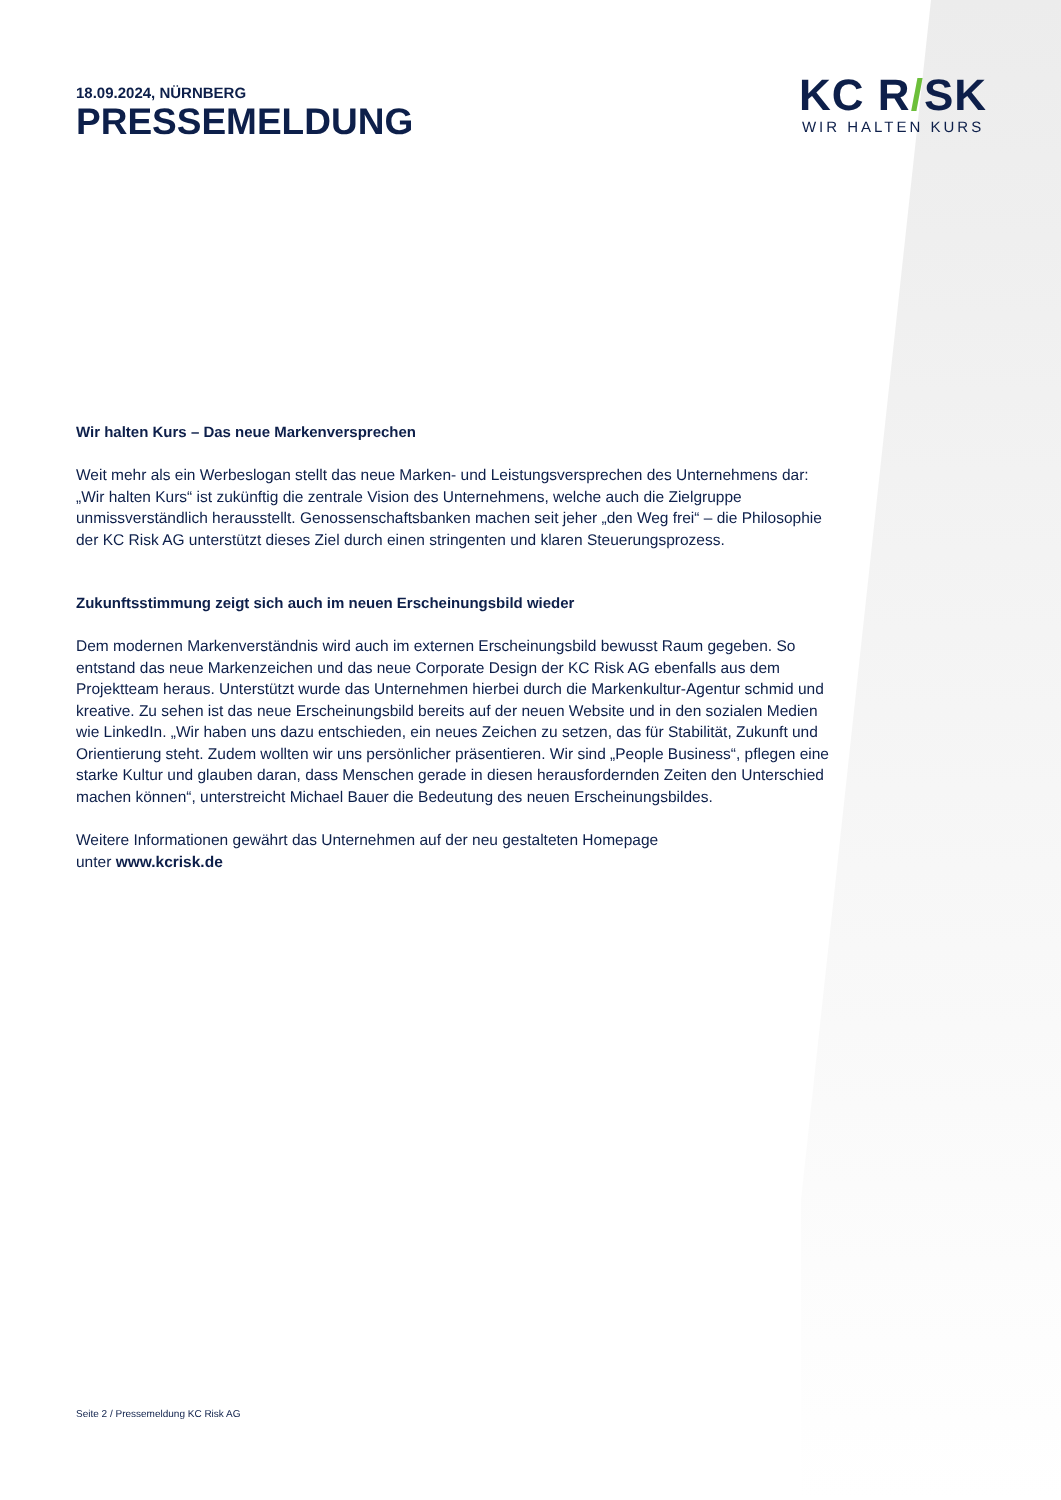KC R/SK
WIR HALTEN KURS
18.09.2024, NÜRNBERG
PRESSEMELDUNG
Wir halten Kurs – Das neue Markenversprechen
Weit mehr als ein Werbeslogan stellt das neue Marken- und Leistungsversprechen des Unternehmens dar: „Wir halten Kurs“ ist zukünftig die zentrale Vision des Unternehmens, welche auch die Zielgruppe unmissverständlich herausstellt. Genossenschaftsbanken machen seit jeher „den Weg frei“ – die Philosophie der KC Risk AG unterstützt dieses Ziel durch einen stringenten und klaren Steuerungsprozess.
Zukunftsstimmung zeigt sich auch im neuen Erscheinungsbild wieder
Dem modernen Markenverständnis wird auch im externen Erscheinungsbild bewusst Raum gegeben. So entstand das neue Markenzeichen und das neue Corporate Design der KC Risk AG ebenfalls aus dem Projektteam heraus. Unterstützt wurde das Unternehmen hierbei durch die Markenkultur-Agentur schmid und kreative. Zu sehen ist das neue Erscheinungsbild bereits auf der neuen Website und in den sozialen Medien wie LinkedIn. „Wir haben uns dazu entschieden, ein neues Zeichen zu setzen, das für Stabilität, Zukunft und Orientierung steht. Zudem wollten wir uns persönlicher präsentieren. Wir sind „People Business“, pflegen eine starke Kultur und glauben daran, dass Menschen gerade in diesen herausfordernden Zeiten den Unterschied machen können“, unterstreicht Michael Bauer die Bedeutung des neuen Erscheinungsbildes.
Weitere Informationen gewährt das Unternehmen auf der neu gestalteten Homepage
unter www.kcrisk.de
Seite 2 / Pressemeldung KC Risk AG